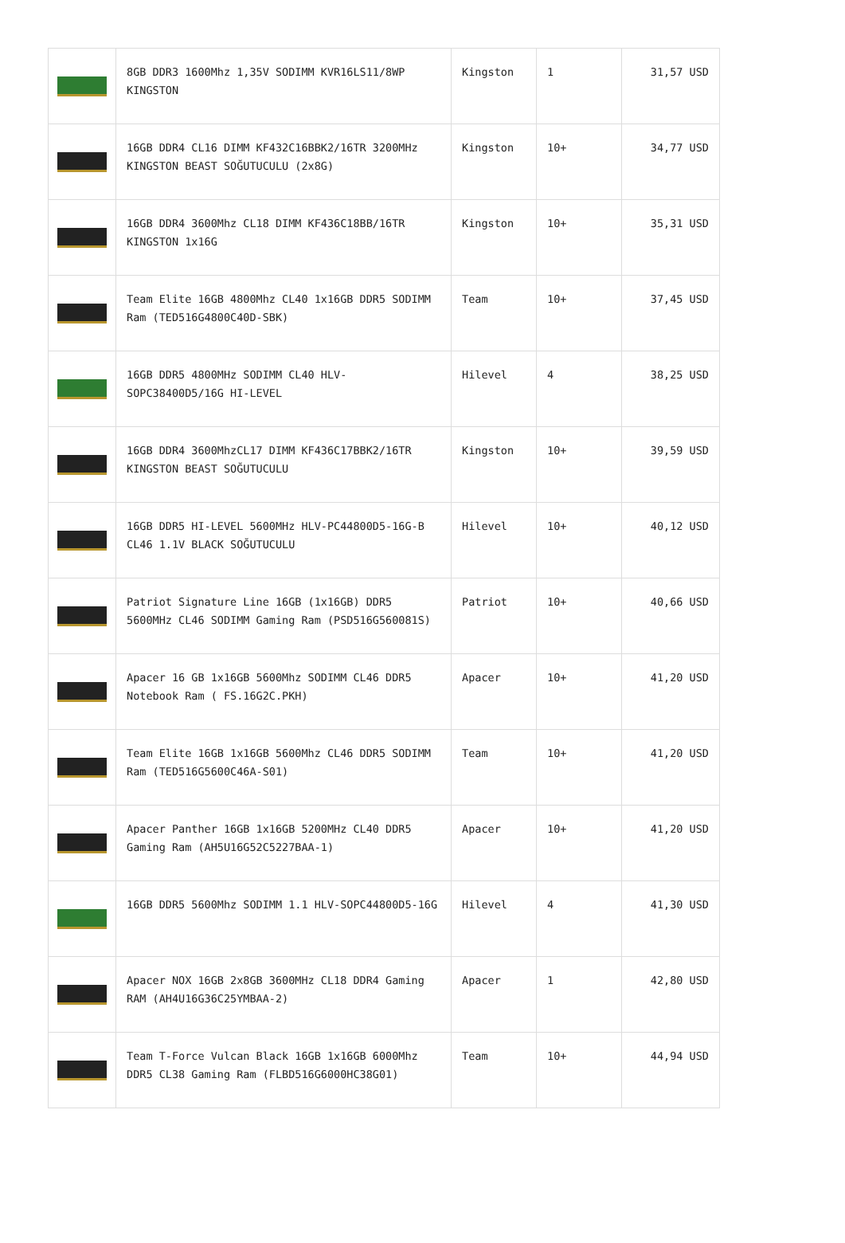| | 8GB DDR3 1600Mhz 1,35V SODIMM KVR16LS11/8WP KINGSTON | Kingston | 1 | 31,57 USD |
| | 16GB DDR4 CL16 DIMM KF432C16BBK2/16TR 3200MHz KINGSTON BEAST SOĞUTUCULU (2x8G) | Kingston | 10+ | 34,77 USD |
| | 16GB DDR4 3600Mhz CL18 DIMM KF436C18BB/16TR KINGSTON 1x16G | Kingston | 10+ | 35,31 USD |
| | Team Elite 16GB 4800Mhz CL40 1x16GB DDR5 SODIMM Ram (TED516G4800C40D-SBK) | Team | 10+ | 37,45 USD |
| | 16GB DDR5 4800MHz SODIMM CL40 HLV-SOPC38400D5/16G HI-LEVEL | Hilevel | 4 | 38,25 USD |
| | 16GB DDR4 3600MhzCL17 DIMM KF436C17BBK2/16TR KINGSTON BEAST SOĞUTUCULU | Kingston | 10+ | 39,59 USD |
| | 16GB DDR5 HI-LEVEL 5600MHz HLV-PC44800D5-16G-B CL46 1.1V BLACK SOĞUTUCULU | Hilevel | 10+ | 40,12 USD |
| | Patriot Signature Line 16GB (1x16GB) DDR5 5600MHz CL46 SODIMM Gaming Ram (PSD516G560081S) | Patriot | 10+ | 40,66 USD |
| | Apacer 16 GB 1x16GB 5600Mhz SODIMM CL46 DDR5 Notebook Ram ( FS.16G2C.PKH) | Apacer | 10+ | 41,20 USD |
| | Team Elite 16GB 1x16GB 5600Mhz CL46 DDR5 SODIMM Ram (TED516G5600C46A-S01) | Team | 10+ | 41,20 USD |
| | Apacer Panther 16GB 1x16GB 5200MHz CL40 DDR5 Gaming Ram (AH5U16G52C5227BAA-1) | Apacer | 10+ | 41,20 USD |
| | 16GB DDR5 5600Mhz SODIMM 1.1 HLV-SOPC44800D5-16G | Hilevel | 4 | 41,30 USD |
| | Apacer NOX 16GB 2x8GB 3600MHz CL18 DDR4 Gaming RAM (AH4U16G36C25YMBAA-2) | Apacer | 1 | 42,80 USD |
| | Team T-Force Vulcan Black 16GB 1x16GB 6000Mhz DDR5 CL38 Gaming Ram (FLBD516G6000HC38G01) | Team | 10+ | 44,94 USD |